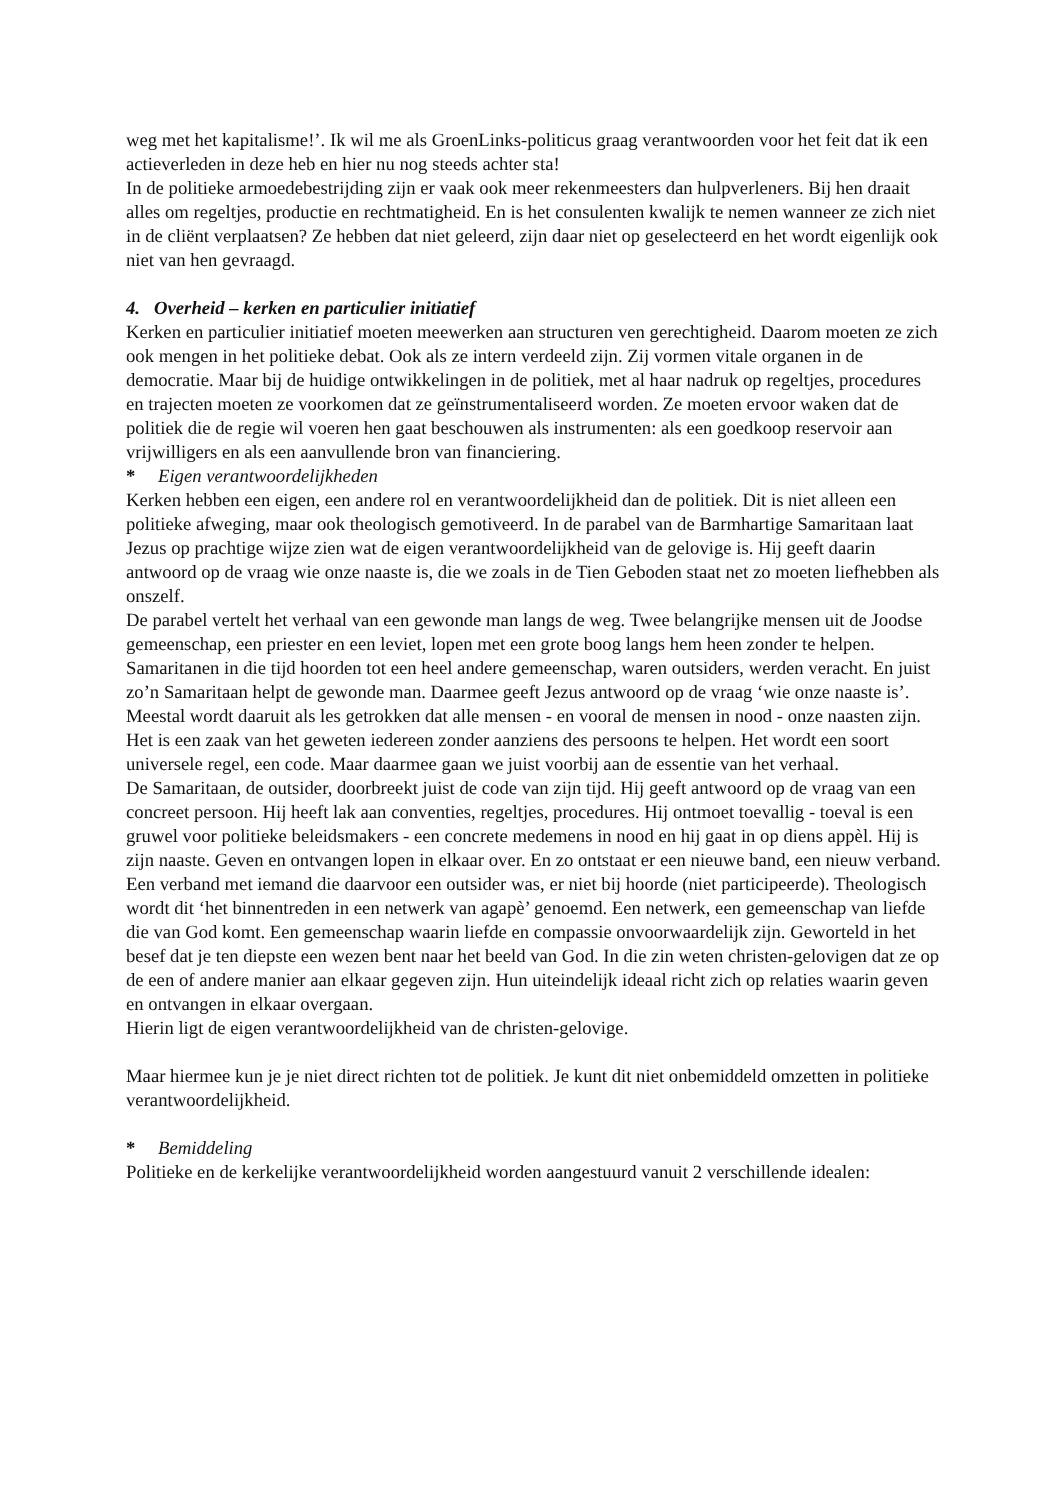weg met het kapitalisme!’. Ik wil me als GroenLinks-politicus graag verantwoorden voor het feit dat ik een actieverleden in deze heb en hier nu nog steeds achter sta!
In de politieke armoedebestrijding zijn er vaak ook meer rekenmeesters dan hulpverleners. Bij hen draait alles om regeltjes, productie en rechtmatigheid. En is het consulenten kwalijk te nemen wanneer ze zich niet in de cliënt verplaatsen? Ze hebben dat niet geleerd, zijn daar niet op geselecteerd en het wordt eigenlijk ook niet van hen gevraagd.
4. Overheid – kerken en particulier initiatief
Kerken en particulier initiatief moeten meewerken aan structuren ven gerechtigheid. Daarom moeten ze zich ook mengen in het politieke debat. Ook als ze intern verdeeld zijn. Zij vormen vitale organen in de democratie. Maar bij de huidige ontwikkelingen in de politiek, met al haar nadruk op regeltjes, procedures en trajecten moeten ze voorkomen dat ze geïnstrumentaliseerd worden. Ze moeten ervoor waken dat de politiek die de regie wil voeren hen gaat beschouwen als instrumenten: als een goedkoop reservoir aan vrijwilligers en als een aanvullende bron van financiering.
* Eigen verantwoordelijkheden
Kerken hebben een eigen, een andere rol en verantwoordelijkheid dan de politiek. Dit is niet alleen een politieke afweging, maar ook theologisch gemotiveerd. In de parabel van de Barmhartige Samaritaan laat Jezus op prachtige wijze zien wat de eigen verantwoordelijkheid van de gelovige is. Hij geeft daarin antwoord op de vraag wie onze naaste is, die we zoals in de Tien Geboden staat net zo moeten liefhebben als onszelf.
De parabel vertelt het verhaal van een gewonde man langs de weg. Twee belangrijke mensen uit de Joodse gemeenschap, een priester en een leviet, lopen met een grote boog langs hem heen zonder te helpen. Samaritanen in die tijd hoorden tot een heel andere gemeenschap, waren outsiders, werden veracht. En juist zo’n Samaritaan helpt de gewonde man. Daarmee geeft Jezus antwoord op de vraag ‘wie onze naaste is’. Meestal wordt daaruit als les getrokken dat alle mensen - en vooral de mensen in nood - onze naasten zijn. Het is een zaak van het geweten iedereen zonder aanziens des persoons te helpen. Het wordt een soort universele regel, een code. Maar daarmee gaan we juist voorbij aan de essentie van het verhaal.
De Samaritaan, de outsider, doorbreekt juist de code van zijn tijd. Hij geeft antwoord op de vraag van een concreet persoon. Hij heeft lak aan conventies, regeltjes, procedures. Hij ontmoet toevallig - toeval is een gruwel voor politieke beleidsmakers - een concrete medemens in nood en hij gaat in op diens appèl. Hij is zijn naaste. Geven en ontvangen lopen in elkaar over. En zo ontstaat er een nieuwe band, een nieuw verband. Een verband met iemand die daarvoor een outsider was, er niet bij hoorde (niet participeerde). Theologisch wordt dit ‘het binnentreden in een netwerk van agapè’ genoemd. Een netwerk, een gemeenschap van liefde die van God komt. Een gemeenschap waarin liefde en compassie onvoorwaardelijk zijn. Geworteld in het besef dat je ten diepste een wezen bent naar het beeld van God. In die zin weten christen-gelovigen dat ze op de een of andere manier aan elkaar gegeven zijn. Hun uiteindelijk ideaal richt zich op relaties waarin geven en ontvangen in elkaar overgaan.
Hierin ligt de eigen verantwoordelijkheid van de christen-gelovige.
Maar hiermee kun je je niet direct richten tot de politiek. Je kunt dit niet onbemiddeld omzetten in politieke verantwoordelijkheid.
* Bemiddeling
Politieke en de kerkelijke verantwoordelijkheid worden aangestuurd vanuit 2 verschillende idealen: